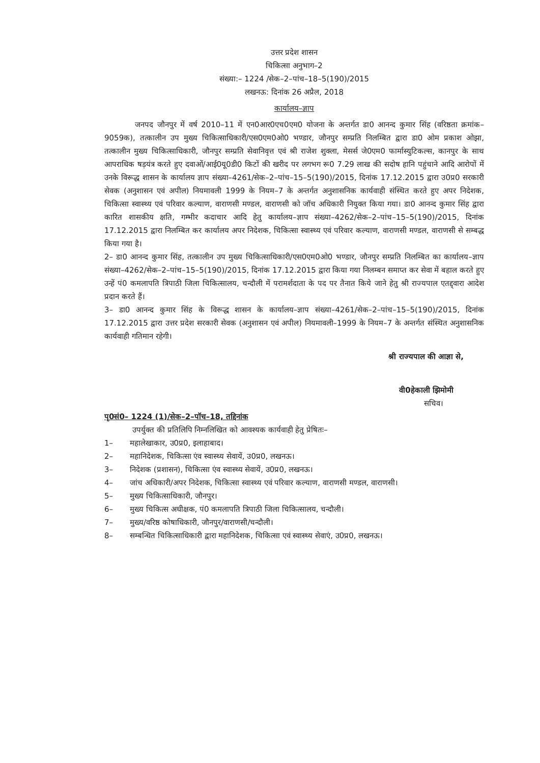उत्तर प्रदेश शासन
चिकित्सा अनुभाग–2
संख्या:– 1224 /सेक–2–पांच–18–5(190)/2015
लखनऊ: दिनांक 26 अप्रैल, 2018
कार्यालय–ज्ञाप
जनपद जौनपुर में वर्ष 2010–11 में एन0आर0एच0एम0 योजना के अन्तर्गत डा0 आनन्द कुमार सिंह (वरिष्ठता क्रमांक–9059क), तत्कालीन उप मुख्य चिकित्साधिकारी/एस0एम0ओ0 भण्डार, जौनपुर सम्प्रति निलम्बित द्वारा डा0 ओम प्रकाश ओझा, तत्कालीन मुख्य चिकित्साधिकारी, जौनपुर सम्प्रति सेवानिवृत्त एवं श्री राजेश शुक्ला, मेसर्स जे0एम0 फार्मास्युटिकल्स, कानपुर के साथ आपराधिक षड़यंत्र करते हुए दवाओं/आई0यू0डी0 किटों की खरीद पर लगभग रू0 7.29 लाख की सदोष हानि पहुंचाने आदि आरोपों में उनके विरूद्ध शासन के कार्यालय ज्ञाप संख्या–4261/सेक–2–पांच–15–5(190)/2015, दिनांक 17.12.2015 द्वारा उ0प्र0 सरकारी सेवक (अनुशासन एवं अपील) नियमावली 1999 के नियम–7 के अन्तर्गत अनुशासनिक कार्यवाही संस्थित करते हुए अपर निदेशक, चिकित्सा स्वास्थ्य एवं परिवार कल्याण, वाराणसी मण्डल, वाराणसी को जॉच अधिकारी नियुक्त किया गया। डा0 आनन्द कुमार सिंह द्वारा कारित शासकीय क्षति, गम्भीर कदाचार आदि हेतु कार्यालय–ज्ञाप संख्या–4262/सेक–2–पांच–15–5(190)/2015, दिनांक 17.12.2015 द्वारा निलम्बित कर कार्यालय अपर निदेशक, चिकित्सा स्वास्थ्य एवं परिवार कल्याण, वाराणसी मण्डल, वाराणसी से सम्बद्ध किया गया है।
2– डा0 आनन्द कुमार सिंह, तत्कालीन उप मुख्य चिकित्साधिकारी/एस0एम0ओ0 भण्डार, जौनपुर सम्प्रति निलम्बित का कार्यालय–ज्ञाप संख्या–4262/सेक–2–पांच–15–5(190)/2015, दिनांक 17.12.2015 द्वारा किया गया निलम्बन समाप्त कर सेवा में बहाल करते हुए उन्हें पं0 कमलापति त्रिपाठी जिला चिकित्सालय, चन्दौली में परामर्शदाता के पद पर तैनात किये जाने हेतु श्री राज्यपाल एतद्द्वारा आदेश प्रदान करते हैं।
3– डा0 आनन्द कुमार सिंह के विरूद्ध शासन के कार्यालय–ज्ञाप संख्या–4261/सेक–2–पांच–15–5(190)/2015, दिनांक 17.12.2015 द्वारा उत्तर प्रदेश सरकारी सेवक (अनुशासन एवं अपील) नियमावली–1999 के नियम–7 के अन्तर्गत संस्थित अनुशासनिक कार्यवाही गतिमान रहेगी।
श्री राज्यपाल की आज्ञा से,
वी0हेकाली झिमोमी
सचिव।
पृ0सं0– 1224 (1)/सेक–2–पॉच–18, तद्दिनांक
उपर्युक्त की प्रतिलिपि निम्नलिखित को आवश्यक कार्यवाही हेतु प्रेषितः–
1– महालेखाकार, उ0प्र0, इलाहाबाद।
2– महानिदेशक, चिकित्सा एंव स्वास्थ्य सेवायें, उ0प्र0, लखनऊ।
3– निदेशक (प्रशासन), चिकित्सा एंव स्वास्थ्य सेवायें, उ0प्र0, लखनऊ।
4– जांच अधिकारी/अपर निदेशक, चिकित्सा स्वास्थ्य एवं परिवार कल्याण, वाराणसी मण्डल, वाराणसी।
5– मुख्य चिकित्साधिकारी, जौनपुर।
6– मुख्य चिकित्स अधीक्षक, पं0 कमलापति त्रिपाठी जिला चिकित्सालय, चन्दौली।
7– मुख्य/वरिष्ठ कोषाधिकारी, जौनपुर/वाराणसी/चन्दौली।
8– सम्बन्धित चिकित्साधिकारी द्वारा महानिदेशक, चिकित्सा एवं स्वास्थ्य सेवाएं, उ0प्र0, लखनऊ।